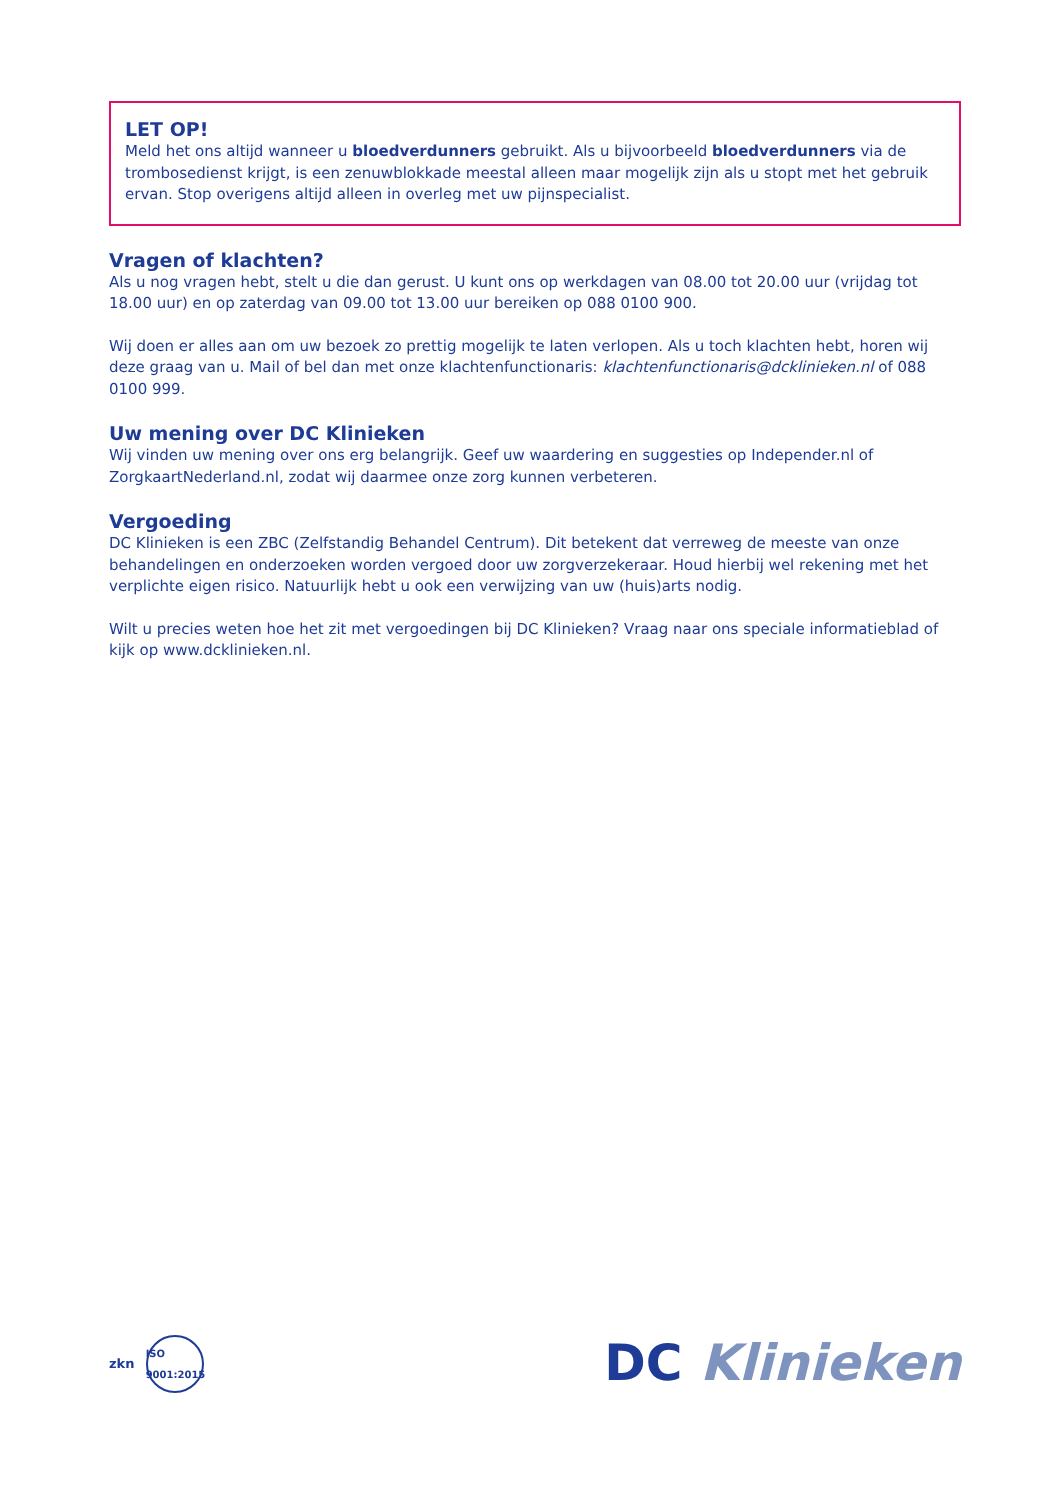LET OP!
Meld het ons altijd wanneer u bloedverdunners gebruikt. Als u bijvoorbeeld bloedverdunners via de trombosedienst krijgt, is een zenuwblokkade meestal alleen maar mogelijk zijn als u stopt met het gebruik ervan. Stop overigens altijd alleen in overleg met uw pijnspecialist.
Vragen of klachten?
Als u nog vragen hebt, stelt u die dan gerust. U kunt ons op werkdagen van 08.00 tot 20.00 uur (vrijdag tot 18.00 uur) en op zaterdag van 09.00 tot 13.00 uur bereiken op 088 0100 900.
Wij doen er alles aan om uw bezoek zo prettig mogelijk te laten verlopen. Als u toch klachten hebt, horen wij deze graag van u. Mail of bel dan met onze klachtenfunctionaris: klachtenfunctionaris@dcklinieken.nl of 088 0100 999.
Uw mening over DC Klinieken
Wij vinden uw mening over ons erg belangrijk. Geef uw waardering en suggesties op Independer.nl of ZorgkaartNederland.nl, zodat wij daarmee onze zorg kunnen verbeteren.
Vergoeding
DC Klinieken is een ZBC (Zelfstandig Behandel Centrum). Dit betekent dat verreweg de meeste van onze behandelingen en onderzoeken worden vergoed door uw zorgverzekeraar. Houd hierbij wel rekening met het verplichte eigen risico. Natuurlijk hebt u ook een verwijzing van uw (huis)arts nodig.
Wilt u precies weten hoe het zit met vergoedingen bij DC Klinieken? Vraag naar ons speciale informatieblad of kijk op www.dcklinieken.nl.
zkn
ISO
9001:2015
DC Klinieken